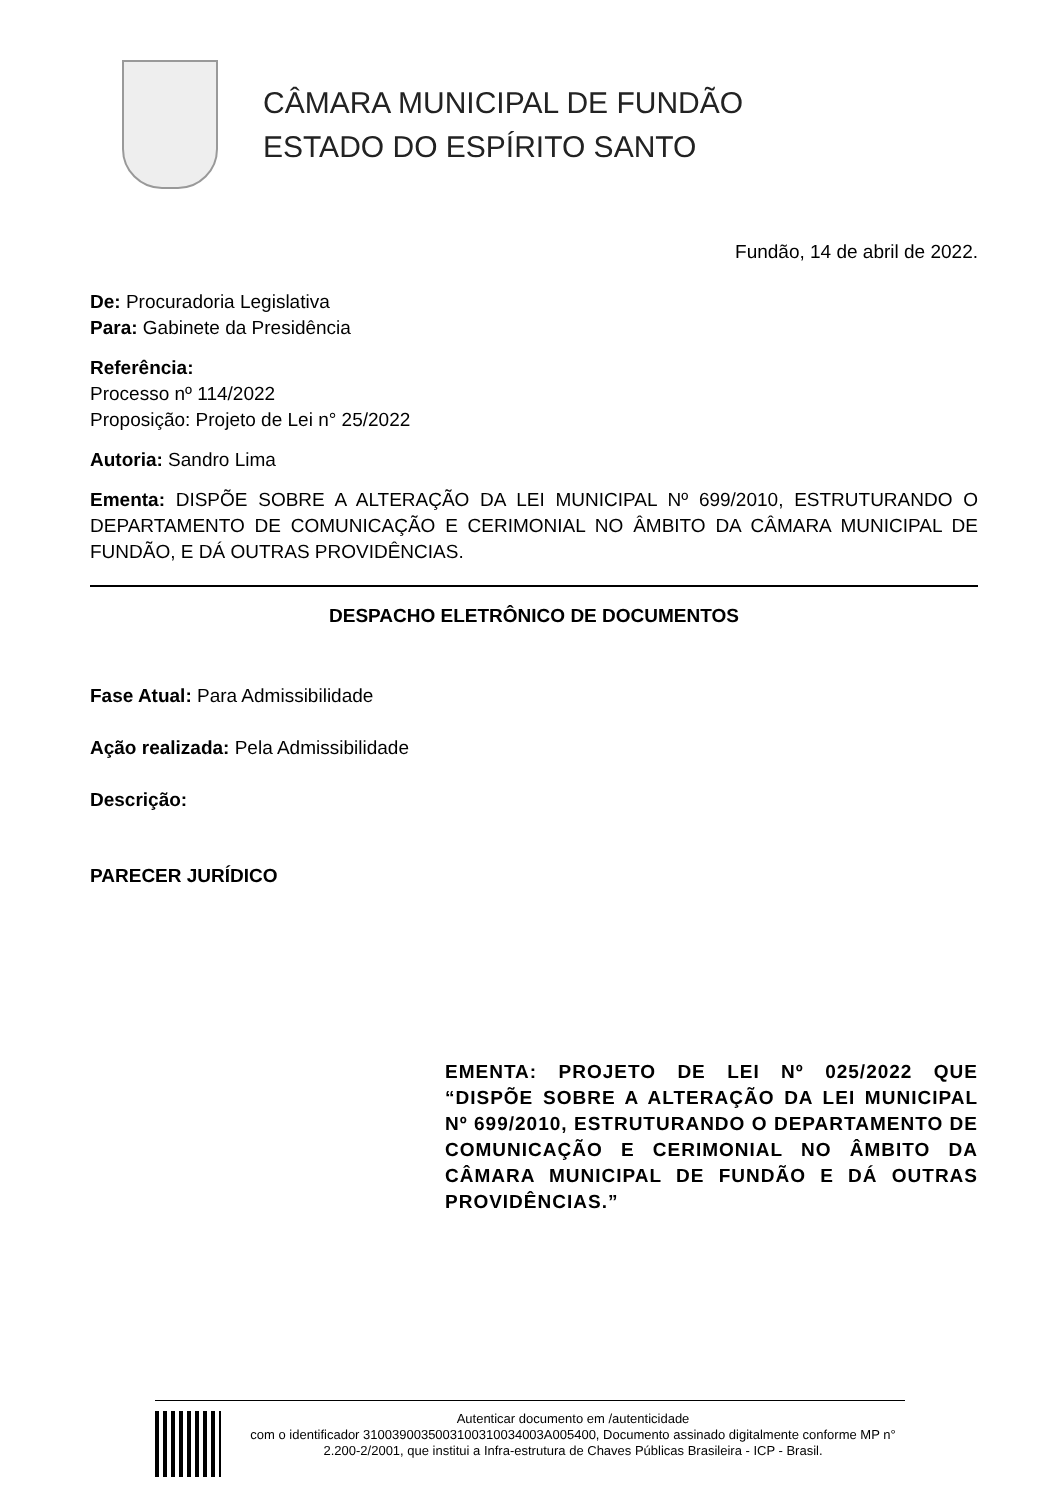CÂMARA MUNICIPAL DE FUNDÃO
ESTADO DO ESPÍRITO SANTO
Fundão, 14 de abril de 2022.
De: Procuradoria Legislativa
Para: Gabinete da Presidência
Referência:
Processo nº 114/2022
Proposição: Projeto de Lei n° 25/2022
Autoria: Sandro Lima
Ementa: DISPÕE SOBRE A ALTERAÇÃO DA LEI MUNICIPAL Nº 699/2010, ESTRUTURANDO O DEPARTAMENTO DE COMUNICAÇÃO E CERIMONIAL NO ÂMBITO DA CÂMARA MUNICIPAL DE FUNDÃO, E DÁ OUTRAS PROVIDÊNCIAS.
DESPACHO ELETRÔNICO DE DOCUMENTOS
Fase Atual: Para Admissibilidade
Ação realizada: Pela Admissibilidade
Descrição:
PARECER JURÍDICO
EMENTA: PROJETO DE LEI Nº 025/2022 QUE “DISPÕE SOBRE A ALTERAÇÃO DA LEI MUNICIPAL Nº 699/2010, ESTRUTURANDO O DEPARTAMENTO DE COMUNICAÇÃO E CERIMONIAL NO ÂMBITO DA CÂMARA MUNICIPAL DE FUNDÃO E DÁ OUTRAS PROVIDÊNCIAS.”
Autenticar documento em /autenticidade
com o identificador 310039003500310031003400­3A005400, Documento assinado digitalmente conforme MP n° 2.200-2/2001, que institui a Infra-estrutura de Chaves Públicas Brasileira - ICP - Brasil.